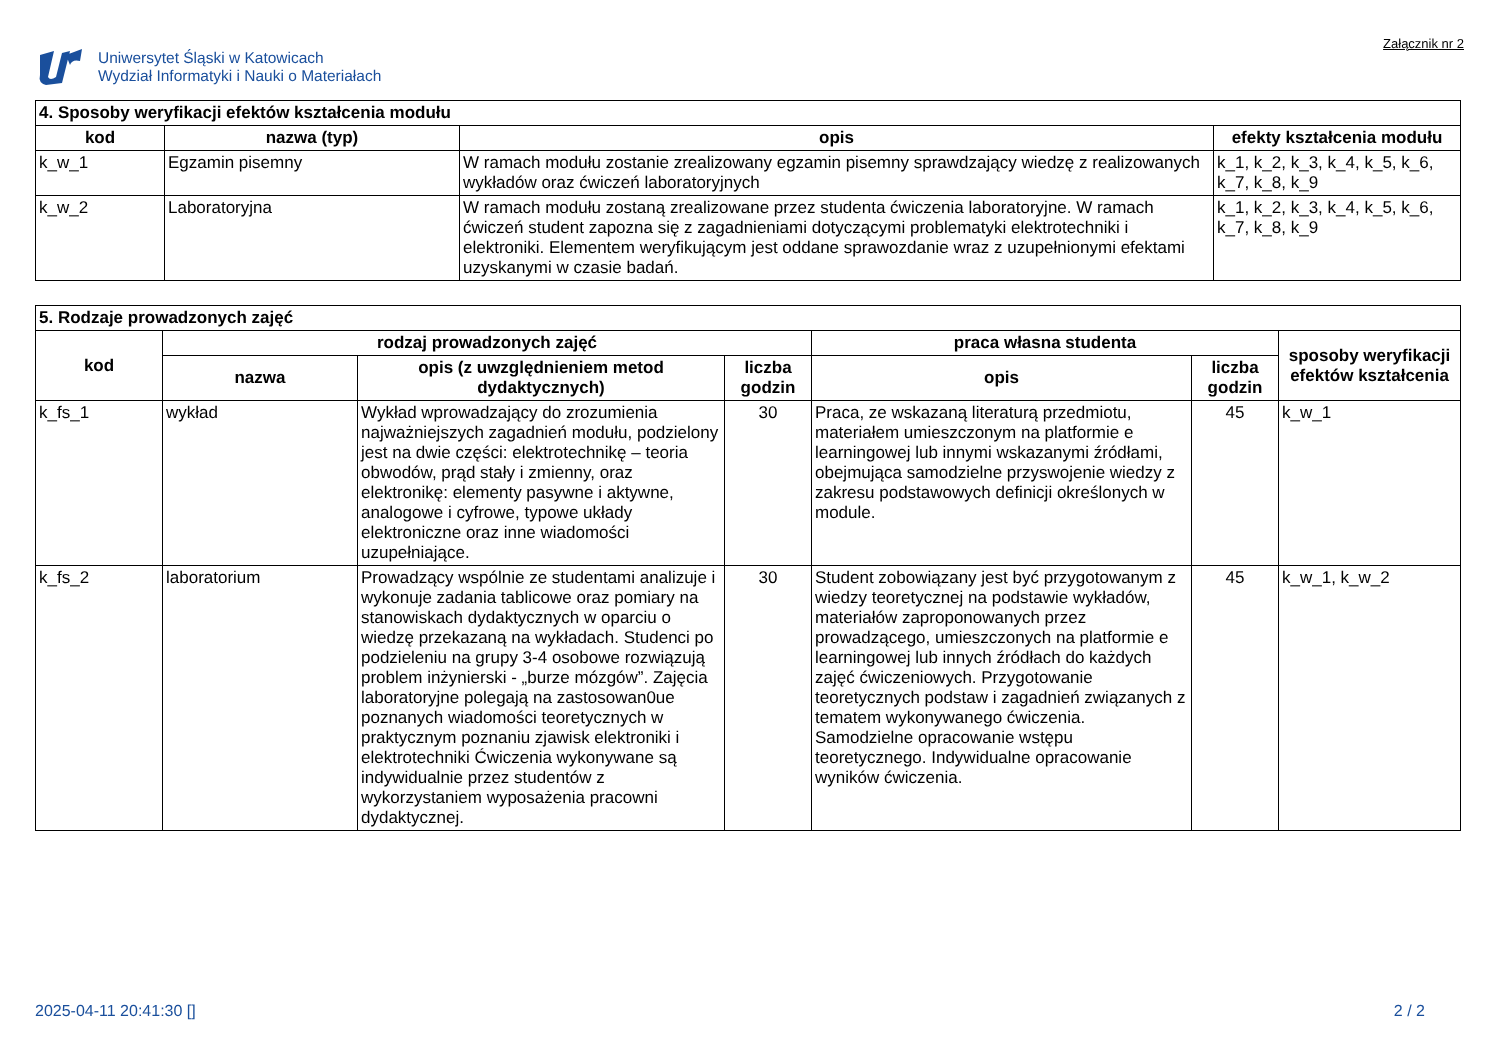Uniwersytet Śląski w Katowicach
Wydział Informatyki i Nauki o Materiałach
Załącznik nr 2
| 4. Sposoby weryfikacji efektów kształcenia modułu | | | |
| --- | --- | --- | --- |
| kod | nazwa (typ) | opis | efekty kształcenia modułu |
| k_w_1 | Egzamin pisemny | W ramach modułu zostanie zrealizowany egzamin pisemny sprawdzający wiedzę z realizowanych wykładów oraz ćwiczeń laboratoryjnych | k_1, k_2, k_3, k_4, k_5, k_6, k_7, k_8, k_9 |
| k_w_2 | Laboratoryjna | W ramach modułu zostaną zrealizowane przez studenta ćwiczenia laboratoryjne. W ramach ćwiczeń student zapozna się z zagadnieniami dotyczącymi problematyki elektrotechniki i elektroniki. Elementem weryfikującym jest oddane sprawozdanie wraz z uzupełnionymi efektami uzyskanymi w czasie badań. | k_1, k_2, k_3, k_4, k_5, k_6, k_7, k_8, k_9 |
| 5. Rodzaje prowadzonych zajęć | | | | | | |
| --- | --- | --- | --- | --- | --- | --- |
| kod | rodzaj prowadzonych zajęć | | | praca własna studenta | | sposoby weryfikacji efektów kształcenia |
| | nazwa | opis (z uwzględnieniem metod dydaktycznych) | liczba godzin | opis | liczba godzin | |
| k_fs_1 | wykład | Wykład wprowadzający do zrozumienia najważniejszych zagadnień modułu, podzielony jest na dwie części: elektrotechnikę – teoria obwodów, prąd stały i zmienny, oraz elektronikę: elementy pasywne i aktywne, analogowe i cyfrowe, typowe układy elektroniczne oraz inne wiadomości uzupełniające. | 30 | Praca, ze wskazaną literaturą przedmiotu, materiałem umieszczonym na platformie e learningowej lub innymi wskazanymi źródłami, obejmująca samodzielne przyswojenie wiedzy z zakresu podstawowych definicji określonych w module. | 45 | k_w_1 |
| k_fs_2 | laboratorium | Prowadzący wspólnie ze studentami analizuje i wykonuje zadania tablicowe oraz pomiary na stanowiskach dydaktycznych w oparciu o wiedzę przekazaną na wykładach. Studenci po podzieleniu na grupy 3-4 osobowe rozwiązują problem inżynierski - „burze mózgów”. Zajęcia laboratoryjne polegają na zastosowan0ue poznanych wiadomości teoretycznych w praktycznym poznaniu zjawisk elektroniki i elektrotechniki Ćwiczenia wykonywane są indywidualnie przez studentów z wykorzystaniem wyposażenia pracowni dydaktycznej. | 30 | Student zobowiązany jest być przygotowanym z wiedzy teoretycznej na podstawie wykładów, materiałów zaproponowanych przez prowadzącego, umieszczonych na platformie e learningowej lub innych źródłach do każdych zajęć ćwiczeniowych. Przygotowanie teoretycznych podstaw i zagadnień związanych z tematem wykonywanego ćwiczenia. Samodzielne opracowanie wstępu teoretycznego. Indywidualne opracowanie wyników ćwiczenia. | 45 | k_w_1, k_w_2 |
2025-04-11 20:41:30 [] 2 / 2